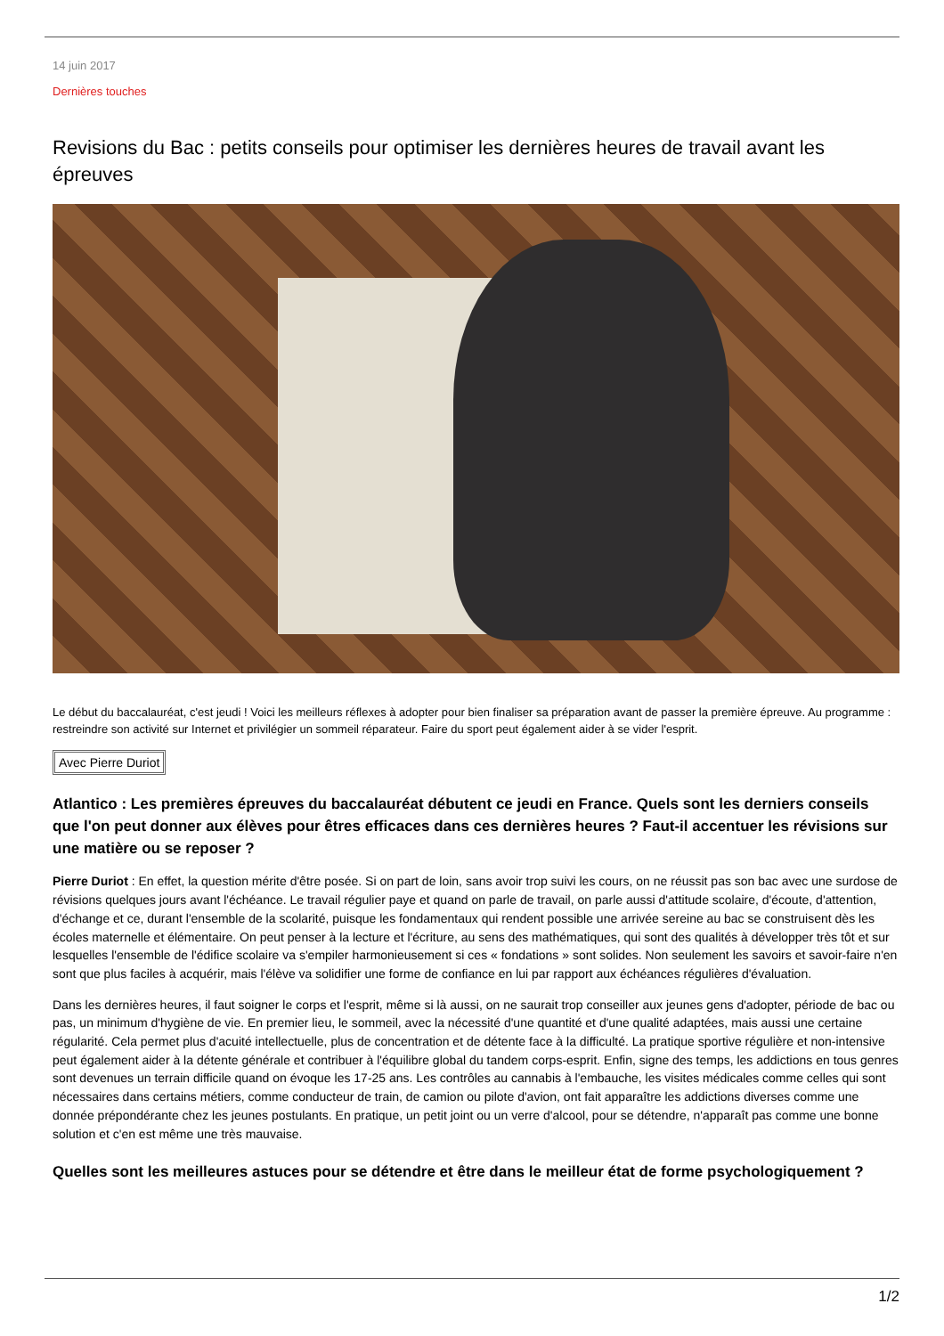14 juin 2017
Dernières touches
Revisions du Bac : petits conseils pour optimiser les dernières heures de travail avant les épreuves
Le début du baccalauréat, c'est jeudi ! Voici les meilleurs réflexes à adopter pour bien finaliser sa préparation avant de passer la première épreuve. Au programme : restreindre son activité sur Internet et privilégier un sommeil réparateur. Faire du sport peut également aider à se vider l'esprit.
Avec Pierre Duriot
Atlantico : Les premières épreuves du baccalauréat débutent ce jeudi en France. Quels sont les derniers conseils que l'on peut donner aux élèves pour êtres efficaces dans ces dernières heures ? Faut-il accentuer les révisions sur une matière ou se reposer ?
Pierre Duriot : En effet, la question mérite d'être posée. Si on part de loin, sans avoir trop suivi les cours, on ne réussit pas son bac avec une surdose de révisions quelques jours avant l'échéance. Le travail régulier paye et quand on parle de travail, on parle aussi d'attitude scolaire, d'écoute, d'attention, d'échange et ce, durant l'ensemble de la scolarité, puisque les fondamentaux qui rendent possible une arrivée sereine au bac se construisent dès les écoles maternelle et élémentaire. On peut penser à la lecture et l'écriture, au sens des mathématiques, qui sont des qualités à développer très tôt et sur lesquelles l'ensemble de l'édifice scolaire va s'empiler harmonieusement si ces « fondations » sont solides. Non seulement les savoirs et savoir-faire n'en sont que plus faciles à acquérir, mais l'élève va solidifier une forme de confiance en lui par rapport aux échéances régulières d'évaluation.
Dans les dernières heures, il faut soigner le corps et l'esprit, même si là aussi, on ne saurait trop conseiller aux jeunes gens d'adopter, période de bac ou pas, un minimum d'hygiène de vie. En premier lieu, le sommeil, avec la nécessité d'une quantité et d'une qualité adaptées, mais aussi une certaine régularité. Cela permet plus d'acuité intellectuelle, plus de concentration et de détente face à la difficulté. La pratique sportive régulière et non-intensive peut également aider à la détente générale et contribuer à l'équilibre global du tandem corps-esprit. Enfin, signe des temps, les addictions en tous genres sont devenues un terrain difficile quand on évoque les 17-25 ans. Les contrôles au cannabis à l'embauche, les visites médicales comme celles qui sont nécessaires dans certains métiers, comme conducteur de train, de camion ou pilote d'avion, ont fait apparaître les addictions diverses comme une donnée prépondérante chez les jeunes postulants. En pratique, un petit joint ou un verre d'alcool, pour se détendre, n'apparaît pas comme une bonne solution et c'en est même une très mauvaise.
Quelles sont les meilleures astuces pour se détendre et être dans le meilleur état de forme psychologiquement ?
1/2